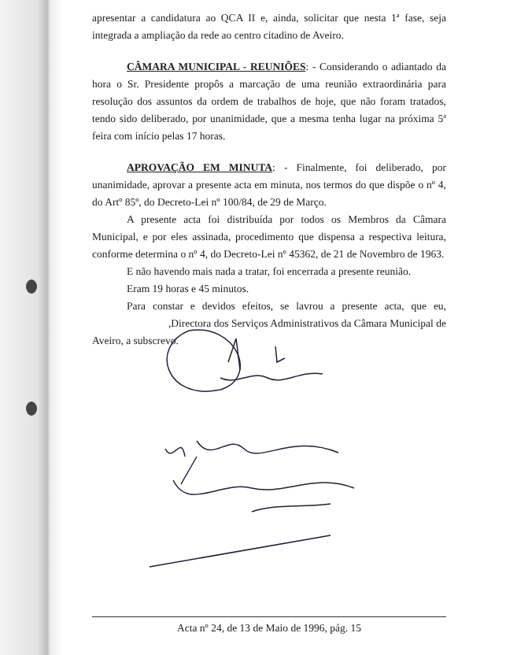apresentar a candidatura ao QCA II e, ainda, solicitar que nesta 1ª fase, seja integrada a ampliação da rede ao centro citadino de Aveiro.
CÂMARA MUNICIPAL - REUNIÕES: - Considerando o adiantado da hora o Sr. Presidente propôs a marcação de uma reunião extraordinária para resolução dos assuntos da ordem de trabalhos de hoje, que não foram tratados, tendo sido deliberado, por unanimidade, que a mesma tenha lugar na próxima 5ª feira com início pelas 17 horas.
APROVAÇÃO EM MINUTA: - Finalmente, foi deliberado, por unanimidade, aprovar a presente acta em minuta, nos termos do que dispõe o nº 4, do Artº 85º, do Decreto-Lei nº 100/84, de 29 de Março.
A presente acta foi distribuída por todos os Membros da Câmara Municipal, e por eles assinada, procedimento que dispensa a respectiva leitura, conforme determina o nº 4, do Decreto-Lei nº 45362, de 21 de Novembro de 1963.
E não havendo mais nada a tratar, foi encerrada a presente reunião.
Eram 19 horas e 45 minutos.
Para constar e devidos efeitos, se lavrou a presente acta, que eu, ,Directora dos Serviços Administrativos da Câmara Municipal de Aveiro, a subscrevo.
Acta nº 24, de 13 de Maio de 1996, pág. 15